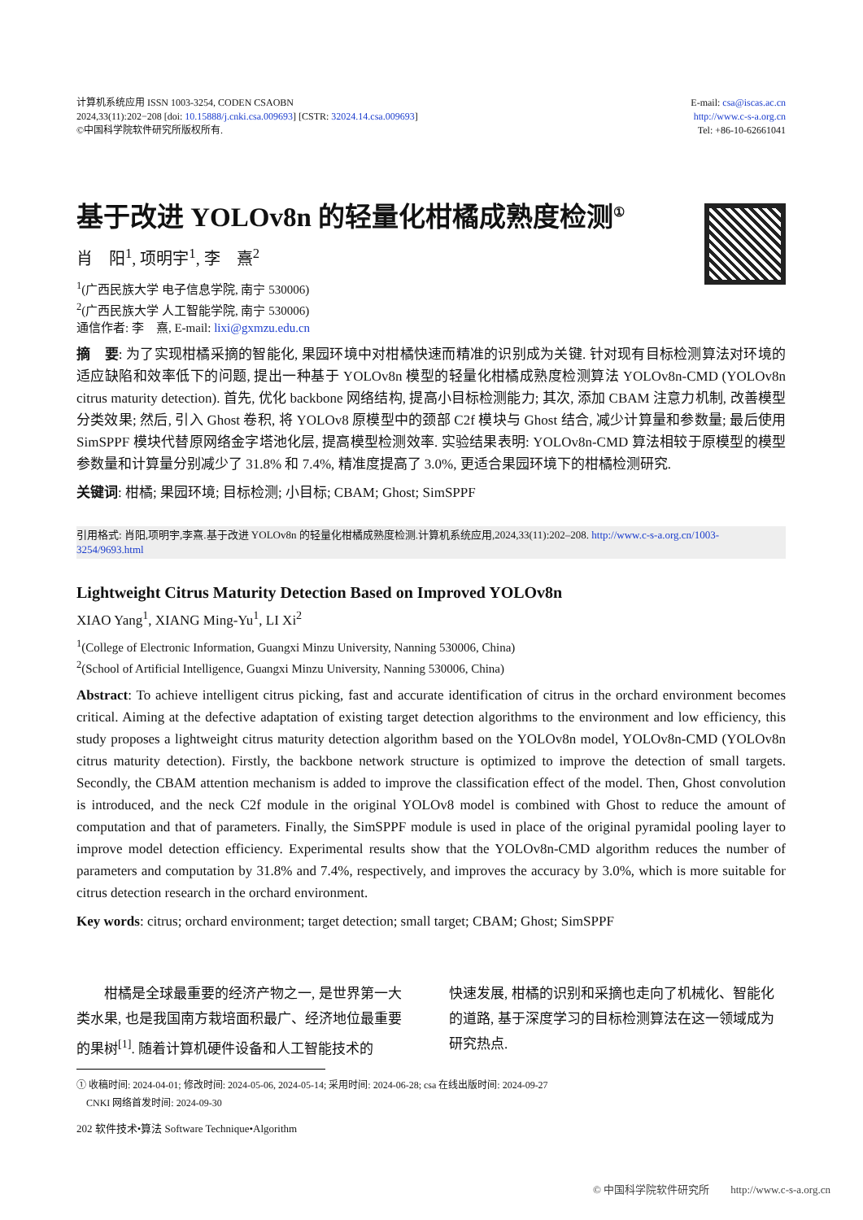计算机系统应用 ISSN 1003-3254, CODEN CSAOBN
2024,33(11):202−208 [doi: 10.15888/j.cnki.csa.009693] [CSTR: 32024.14.csa.009693]
©中国科学院软件研究所版权所有.
E-mail: csa@iscas.ac.cn
http://www.c-s-a.org.cn
Tel: +86-10-62661041
基于改进 YOLOv8n 的轻量化柑橘成熟度检测<sup>①</sup>
肖　阳<sup>1</sup>, 项明宇<sup>1</sup>, 李　熹<sup>2</sup>
<sup>1</sup> (广西民族大学 电子信息学院, 南宁 530006)
<sup>2</sup> (广西民族大学 人工智能学院, 南宁 530006)
通信作者: 李　熹, E-mail: lixi@gxmzu.edu.cn
摘　要: 为了实现柑橘采摘的智能化, 果园环境中对柑橘快速而精准的识别成为关键. 针对现有目标检测算法对环境的适应缺陷和效率低下的问题, 提出一种基于 YOLOv8n 模型的轻量化柑橘成熟度检测算法 YOLOv8n-CMD (YOLOv8n citrus maturity detection). 首先, 优化 backbone 网络结构, 提高小目标检测能力; 其次, 添加 CBAM 注意力机制, 改善模型分类效果; 然后, 引入 Ghost 卷积, 将 YOLOv8 原模型中的颈部 C2f 模块与 Ghost 结合, 减少计算量和参数量; 最后使用 SimSPPF 模块代替原网络金字塔池化层, 提高模型检测效率. 实验结果表明: YOLOv8n-CMD 算法相较于原模型的模型参数量和计算量分别减少了 31.8% 和 7.4%, 精准度提高了 3.0%, 更适合果园环境下的柑橘检测研究.
关键词: 柑橘; 果园环境; 目标检测; 小目标; CBAM; Ghost; SimSPPF
引用格式: 肖阳,项明宇,李熹.基于改进 YOLOv8n 的轻量化柑橘成熟度检测.计算机系统应用,2024,33(11):202–208. http://www.c-s-a.org.cn/1003-3254/9693.html
Lightweight Citrus Maturity Detection Based on Improved YOLOv8n
XIAO Yang<sup>1</sup>, XIANG Ming-Yu<sup>1</sup>, LI Xi<sup>2</sup>
<sup>1</sup> (College of Electronic Information, Guangxi Minzu University, Nanning 530006, China)
<sup>2</sup> (School of Artificial Intelligence, Guangxi Minzu University, Nanning 530006, China)
Abstract: To achieve intelligent citrus picking, fast and accurate identification of citrus in the orchard environment becomes critical. Aiming at the defective adaptation of existing target detection algorithms to the environment and low efficiency, this study proposes a lightweight citrus maturity detection algorithm based on the YOLOv8n model, YOLOv8n-CMD (YOLOv8n citrus maturity detection). Firstly, the backbone network structure is optimized to improve the detection of small targets. Secondly, the CBAM attention mechanism is added to improve the classification effect of the model. Then, Ghost convolution is introduced, and the neck C2f module in the original YOLOv8 model is combined with Ghost to reduce the amount of computation and that of parameters. Finally, the SimSPPF module is used in place of the original pyramidal pooling layer to improve model detection efficiency. Experimental results show that the YOLOv8n-CMD algorithm reduces the number of parameters and computation by 31.8% and 7.4%, respectively, and improves the accuracy by 3.0%, which is more suitable for citrus detection research in the orchard environment.
Key words: citrus; orchard environment; target detection; small target; CBAM; Ghost; SimSPPF
　　柑橘是全球最重要的经济产物之一, 是世界第一大类水果, 也是我国南方栽培面积最广、经济地位最重要的果树<sup>[1]</sup>. 随着计算机硬件设备和人工智能技术的
快速发展, 柑橘的识别和采摘也走向了机械化、智能化的道路, 基于深度学习的目标检测算法在这一领域成为研究热点.
① 收稿时间: 2024-04-01; 修改时间: 2024-05-06, 2024-05-14; 采用时间: 2024-06-28; csa 在线出版时间: 2024-09-27
　CNKI 网络首发时间: 2024-09-30
202 软件技术•算法 Software Technique•Algorithm
© 中国科学院软件研究所　　http://www.c-s-a.org.cn